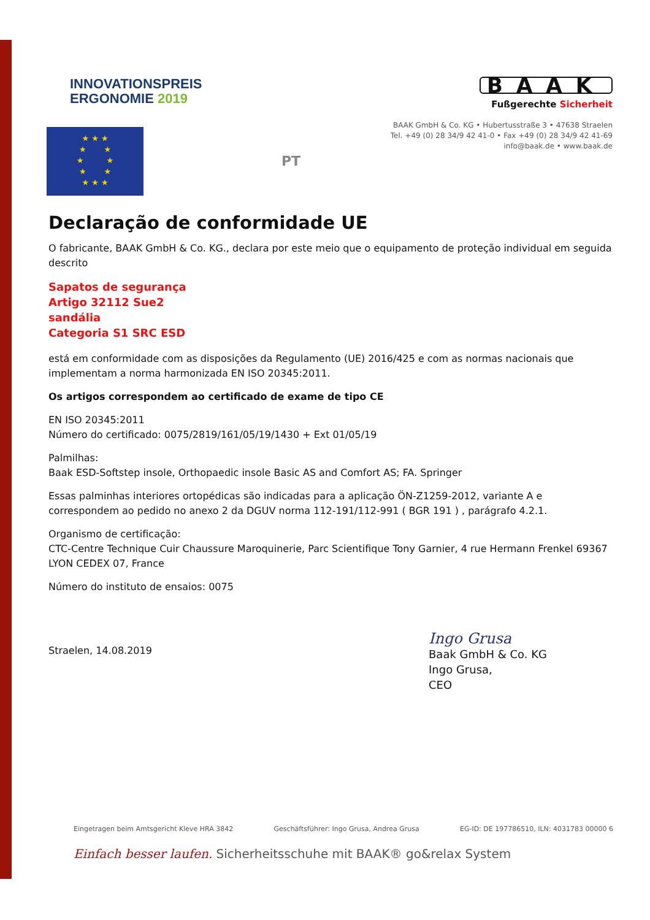INNOVATIONSPREIS
ERGONOMIE 2019
BAAK
Fußgerechte Sicherheit
BAAK GmbH & Co. KG • Hubertusstraße 3 • 47638 Straelen
Tel. +49 (0) 28 34/9 42 41-0 • Fax +49 (0) 28 34/9 42 41-69
info@baak.de • www.baak.de
★ ★ ★
★ ★
★ ★
★ ★
★ ★ ★
PT
Declaração de conformidade UE
O fabricante, BAAK GmbH & Co. KG., declara por este meio que o equipamento de proteção individual em seguida descrito
Sapatos de segurança
Artigo 32112 Sue2
sandália
Categoria S1 SRC ESD
está em conformidade com as disposições da Regulamento (UE) 2016/425 e com as normas nacionais que implementam a norma harmonizada EN ISO 20345:2011.
Os artigos correspondem ao certificado de exame de tipo CE
EN ISO 20345:2011
Número do certificado: 0075/2819/161/05/19/1430 + Ext 01/05/19
Palmilhas:
Baak ESD-Softstep insole, Orthopaedic insole Basic AS and Comfort AS; FA. Springer
Essas palminhas interiores ortopédicas são indicadas para a aplicação ÖN-Z1259-2012, variante A e correspondem ao pedido no anexo 2 da DGUV norma 112-191/112-991 ( BGR 191 ) , parágrafo 4.2.1.
Organismo de certificação:
CTC-Centre Technique Cuir Chaussure Maroquinerie, Parc Scientifique Tony Garnier, 4 rue Hermann Frenkel 69367 LYON CEDEX 07, France
Número do instituto de ensaios: 0075
Straelen, 14.08.2019
Ingo Grusa
Baak GmbH & Co. KG
Ingo Grusa,
CEO
Eingetragen beim Amtsgericht Kleve HRA 3842 Geschäftsführer: Ingo Grusa, Andrea Grusa EG-ID: DE 197786510, ILN: 4031783 00000 6
Einfach besser laufen. Sicherheitsschuhe mit BAAK® go&relax System